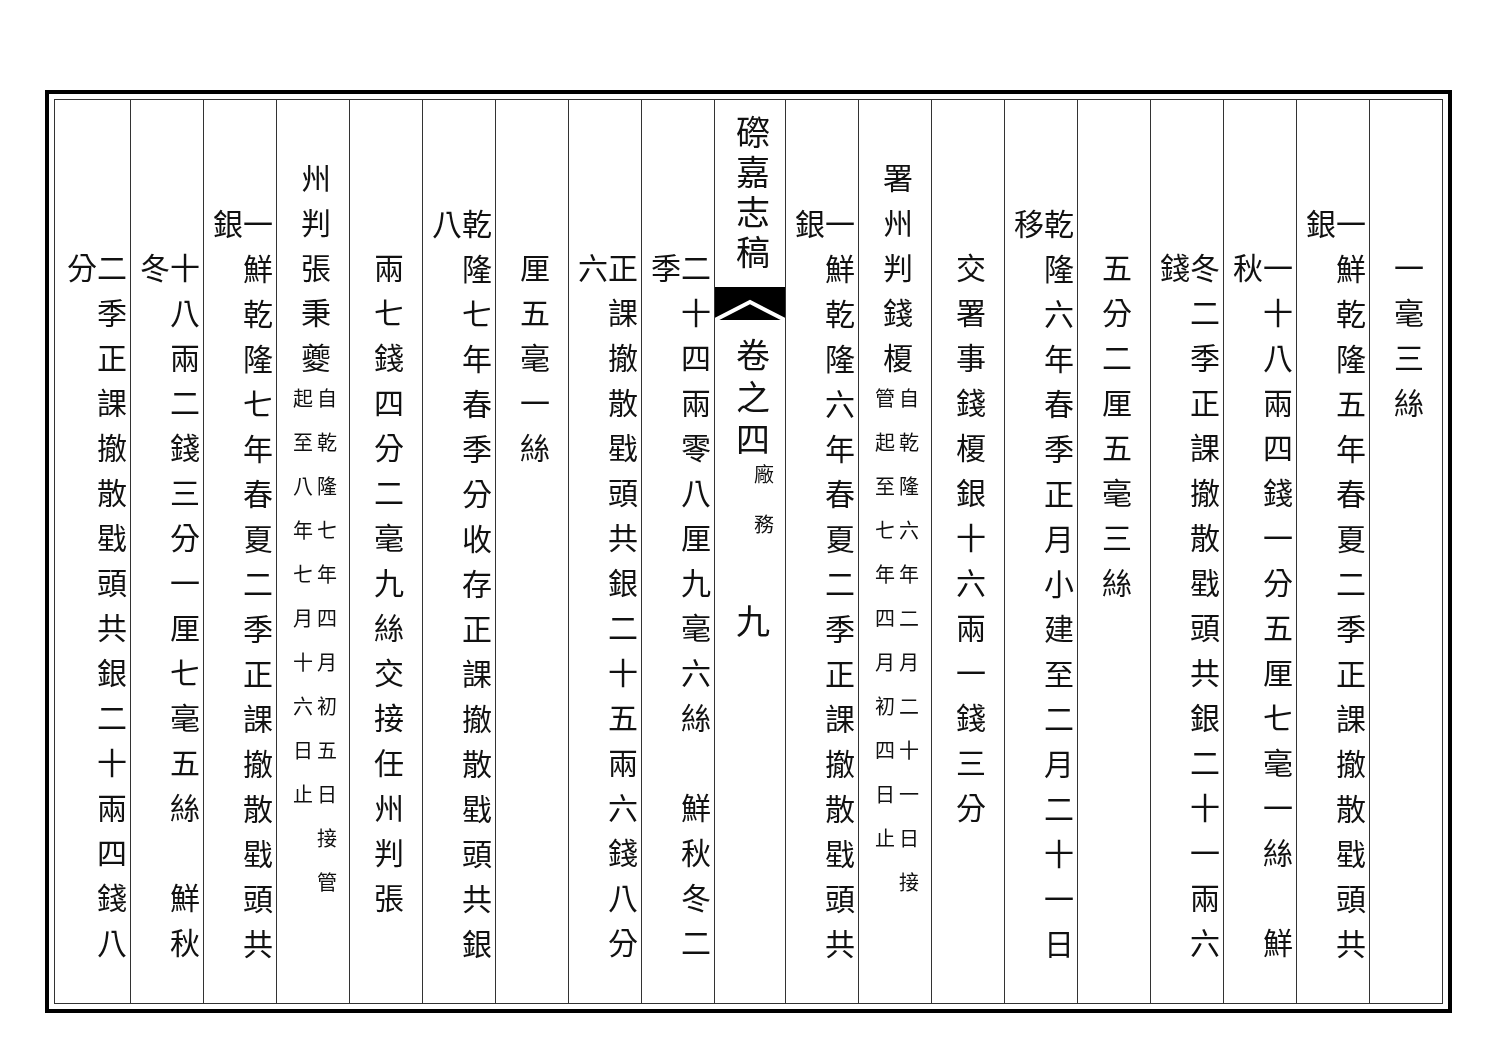一毫三絲
一鮮乾隆五年春夏二季正課撤散戥頭共銀
一十八兩四錢一分五厘七毫一絲　鮮秋
冬二季正課撤散戥頭共銀二十一兩六錢
五分二厘五毫三絲
乾隆六年春季正月小建至二月二十一日移
交署事錢榎銀十六兩一錢三分
署州判錢榎
自乾隆六年二月二十一日接
管起至七年四月初四日止
一鮮乾隆六年春夏二季正課撤散戥頭共銀
磜嘉志稿
卷之四
廠務
九
二十四兩零八厘九毫六絲　鮮秋冬二季
正課撤散戥頭共銀二十五兩六錢八分六
厘五毫一絲
乾隆七年春季分收存正課撤散戥頭共銀八
兩七錢四分二毫九絲交接任州判張
州判張秉夔
自乾隆七年四月初五日接管
起至八年七月十六日止
一鮮乾隆七年春夏二季正課撤散戥頭共銀
十八兩二錢三分一厘七毫五絲　鮮秋冬
二季正課撤散戥頭共銀二十兩四錢八分